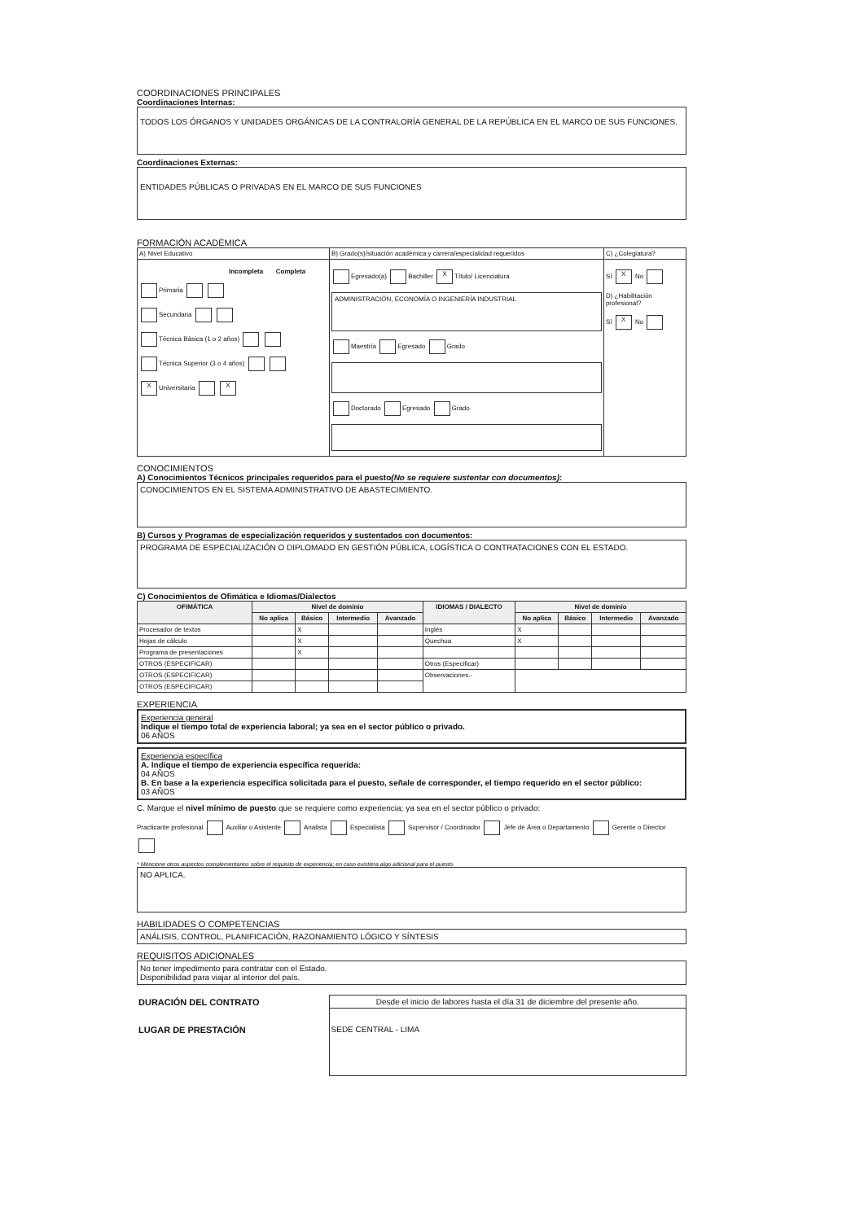COORDINACIONES PRINCIPALES
Coordinaciones Internas:
TODOS LOS ÓRGANOS Y UNIDADES ORGÁNICAS DE LA CONTRALORÍA GENERAL DE LA REPÚBLICA EN EL MARCO DE SUS FUNCIONES.
Coordinaciones Externas:
ENTIDADES PÚBLICAS O PRIVADAS EN EL MARCO DE SUS FUNCIONES
FORMACIÓN ACADÉMICA
| A) Nivel Educativo | B) Grado(s)/situación académica y carrera/especialidad requeridos | C) ¿Colegiatura? |
| Incompleta Completa Primaria Secundaria Técnica Básica (1 o 2 años) Técnica Superior (3 o 4 años) X Universitaria X | Egresado(a) Bachiller X Título/ Licenciatura ADMINISTRACIÓN, ECONOMÍA O INGENIERÍA INDUSTRIAL Maestría Egresado Grado Doctorado Egresado Grado | Sí X No D) ¿Habilitación profesional? Sí X No |
CONOCIMIENTOS
A) Conocimientos Técnicos principales requeridos para el puesto(No se requiere sustentar con documentos):
CONOCIMIENTOS EN EL SISTEMA ADMINISTRATIVO DE ABASTECIMIENTO.
B) Cursos y Programas de especialización requeridos y sustentados con documentos:
PROGRAMA DE ESPECIALIZACIÓN O DIPLOMADO EN GESTIÓN PÚBLICA, LOGÍSTICA O CONTRATACIONES CON EL ESTADO.
C) Conocimientos de Ofimática e Idiomas/Dialectos
| OFIMÁTICA | Nivel de dominio | | | | IDIOMAS / DIALECTO | Nivel de dominio | | | |
| --- | --- | --- | --- | --- | --- | --- | --- | --- | --- |
| | No aplica | Básico | Intermedio | Avanzado | | No aplica | Básico | Intermedio | Avanzado |
| Procesador de textos | | X | | | Inglés | X | | | |
| Hojas de cálculo | | X | | | Quechua | X | | | |
| Programa de presentaciones | | X | | | | | | | |
| OTROS (ESPECIFICAR) | | | | | Otros (Especificar) | | | | |
| OTROS (ESPECIFICAR) | | | | | Observaciones.- | | | | |
| OTROS (ESPECIFICAR) | | | | | | | | | |
EXPERIENCIA
Experiencia general
Indique el tiempo total de experiencia laboral; ya sea en el sector público o privado.
06 AÑOS
Experiencia específica
A. Indique el tiempo de experiencia específica requerida:
04 AÑOS
B. En base a la experiencia especifica solicitada para el puesto, señale de corresponder, el tiempo requerido en el sector público:
03 AÑOS
C. Marque el nivel mínimo de puesto que se requiere como experiencia; ya sea en el sector público o privado:
Practicante profesional Auxiliar o Asistente Analista Especialista Supervisor / Coordinador Jefe de Área o Departamento Gerente o Director
* Mencione otros aspectos complementarios sobre el requisito de experiencia; en caso existiera algo adicional para el puesto.
NO APLICA.
HABILIDADES O COMPETENCIAS
ANÁLISIS, CONTROL, PLANIFICACIÓN, RAZONAMIENTO LÓGICO Y SÍNTESIS
REQUISITOS ADICIONALES
No tener impedimento para contratar con el Estado.
Disponibilidad para viajar al interior del país.
| DURACIÓN DEL CONTRATO | Desde el inicio de labores hasta el día 31 de diciembre del presente año. |
| LUGAR DE PRESTACIÓN | SEDE CENTRAL - LIMA |